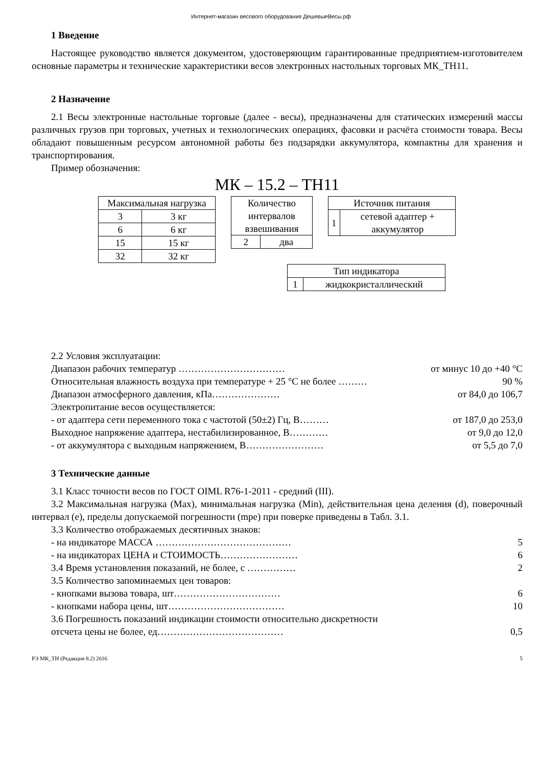Интернет-магазин весового оборудования ДешевыеВесы.рф
1 Введение
Настоящее руководство является документом, удостоверяющим гарантированные предприятием-изготовителем основные параметры и технические характеристики весов электронных настольных торговых МК_ТН11.
2 Назначение
2.1 Весы электронные настольные торговые (далее - весы), предназначены для статических измерений массы различных грузов при торговых, учетных и технологических операциях, фасовки и расчёта стоимости товара. Весы обладают повышенным ресурсом автономной работы без подзарядки аккумулятора, компактны для хранения и транспортирования.
Пример обозначения:
МК – 15.2 – ТН11
| Максимальная нагрузка | |
| 3 | 3 кг |
| 6 | 6 кг |
| 15 | 15 кг |
| 32 | 32 кг |
| Количество интервалов взвешивания | |
| 2 | два |
| Источник питания | |
| 1 | сетевой адаптер + аккумулятор |
| Тип индикатора | |
| 1 | жидкокристаллический |
2.2 Условия эксплуатации:
Диапазон рабочих температур …………………………… от минус 10 до +40 °С
Относительная влажность воздуха при температуре + 25 °С не более ……… 90 %
Диапазон атмосферного давления, кПа………………… от 84,0 до 106,7
Электропитание весов осуществляется:
- от адаптера сети переменного тока с частотой (50±2) Гц, В……… от 187,0 до 253,0
Выходное напряжение адаптера, нестабилизированное, В………… от 9,0 до 12,0
- от аккумулятора с выходным напряжением, В…………………… от 5,5 до 7,0
3 Технические данные
3.1 Класс точности весов по ГОСТ OIML R76-1-2011 - средний (III).
3.2 Максимальная нагрузка (Max), минимальная нагрузка (Min), действительная цена деления (d), поверочный интервал (е), пределы допускаемой погрешности (mpe) при поверке приведены в Табл. 3.1.
3.3 Количество отображаемых десятичных знаков:
- на индикаторе МАССА …………………………………… 5
- на индикаторах ЦЕНА и СТОИМОСТЬ…………………… 6
3.4 Время установления показаний, не более, с …………… 2
3.5 Количество запоминаемых цен товаров:
- кнопками вызова товара, шт…………………………… 6
- кнопками набора цены, шт……………………………… 10
3.6 Погрешность показаний индикации стоимости относительно дискретности
отсчета цены не более, ед………………………………… 0,5
РЭ МК_ТН (Редакция 8.2) 2016 5